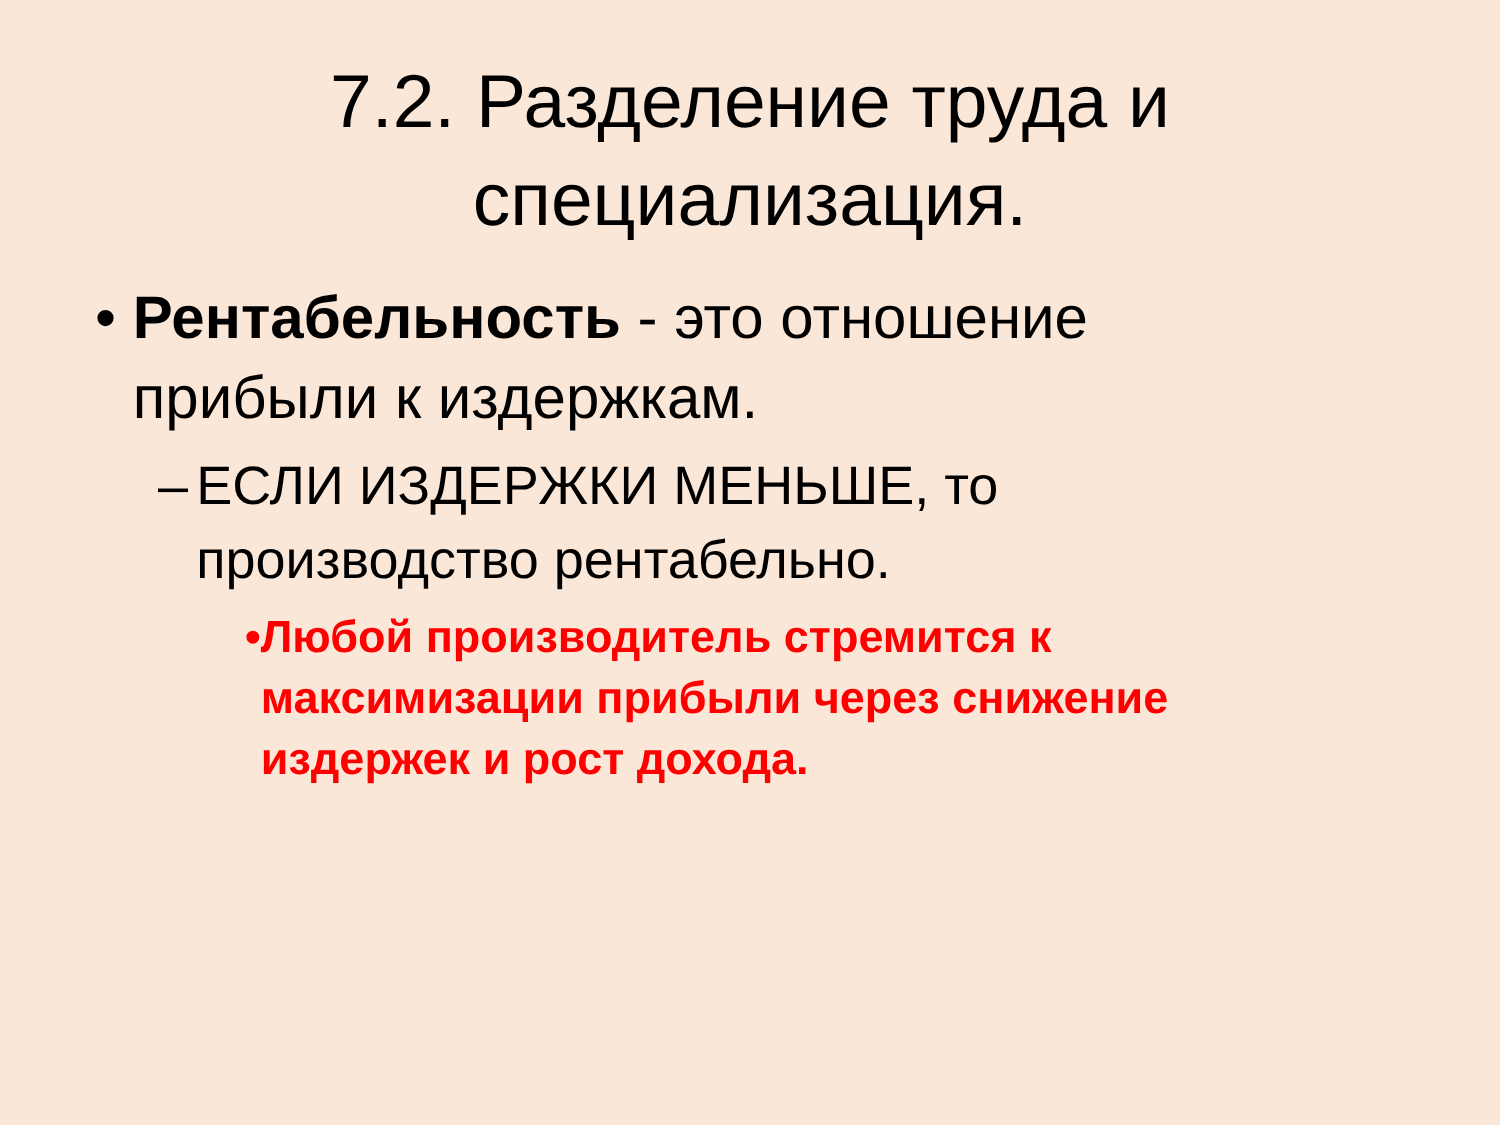7.2. Разделение труда и специализация.
• Рентабельность - это отношение прибыли к издержкам.
– ЕСЛИ ИЗДЕРЖКИ МЕНЬШЕ, то производство рентабельно.
• Любой производитель стремится к максимизации прибыли через снижение издержек и рост дохода.